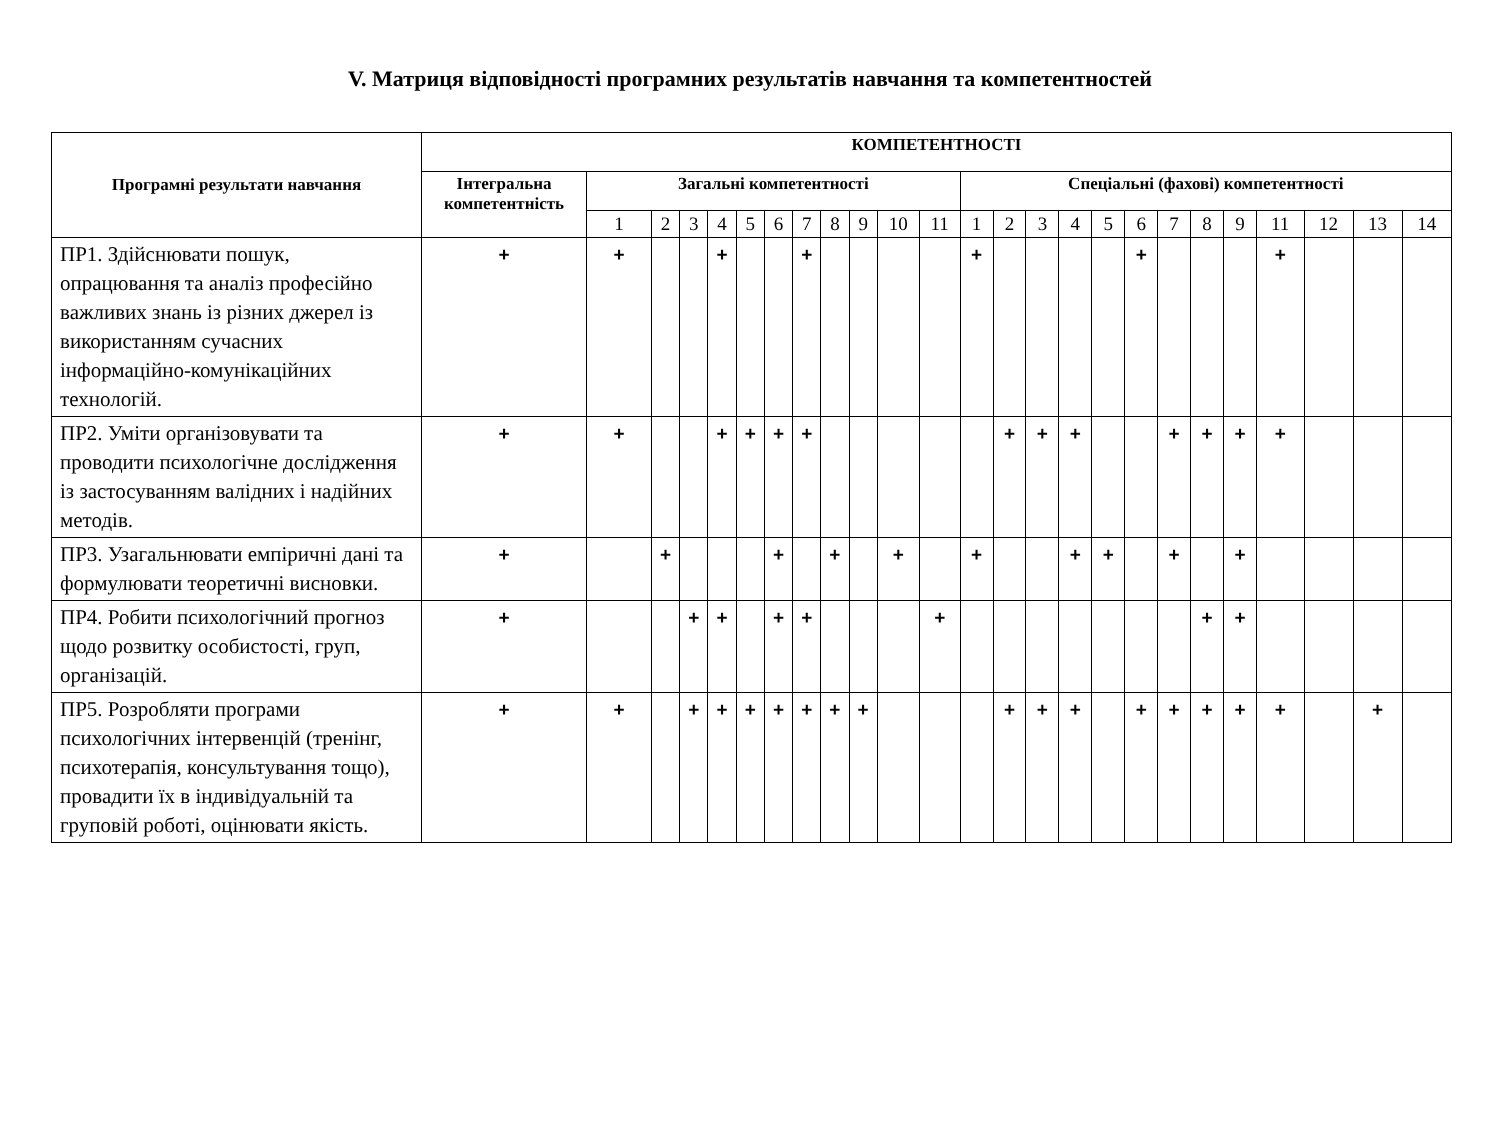V. Матриця відповідності програмних результатів навчання та компетентностей
| Програмні результати навчання | КОМПЕТЕНТНОСТІ | | | | | | | | | | | | | | | | | | | | | | | | |
| --- | --- | --- | --- | --- | --- | --- | --- | --- | --- | --- | --- | --- | --- | --- | --- | --- | --- | --- | --- | --- | --- | --- | --- | --- | --- |
| | Інтегральна компетентність | Загальні компетентності | | | | | | | | | | | Спеціальні (фахові) компетентності | | | | | | | | | | | | |
| | | 1 | 2 | 3 | 4 | 5 | 6 | 7 | 8 | 9 | 10 | 11 | 1 | 2 | 3 | 4 | 5 | 6 | 7 | 8 | 9 | 11 | 12 | 13 | 14 |
| ПР1. Здійснювати пошук, опрацювання та аналіз професійно важливих знань із різних джерел із використанням сучасних інформаційно-комунікаційних технологій. | + | + | | | + | | | + | | | | | + | | | | | + | | | | + | | | |
| ПР2. Уміти організовувати та проводити психологічне дослідження із застосуванням валідних і надійних методів. | + | + | | | + | + | + | + | | | | | | + | + | + | | | + | + | + | + | | | |
| ПР3. Узагальнювати емпіричні дані та формулювати теоретичні висновки. | + | | + | | | | + | | + | | + | | + | | | + | + | | + | | + | | | | |
| ПР4. Робити психологічний прогноз щодо розвитку особистості, груп, організацій. | + | | | + | + | | + | + | | | | + | | | | | | | | + | + | | | | |
| ПР5. Розробляти програми психологічних інтервенцій (тренінг, психотерапія, консультування тощо), провадити їх в індивідуальній та груповій роботі, оцінювати якість. | + | + | | + | + | + | + | + | + | + | | | | + | + | + | | + | + | + | + | + | | + | |